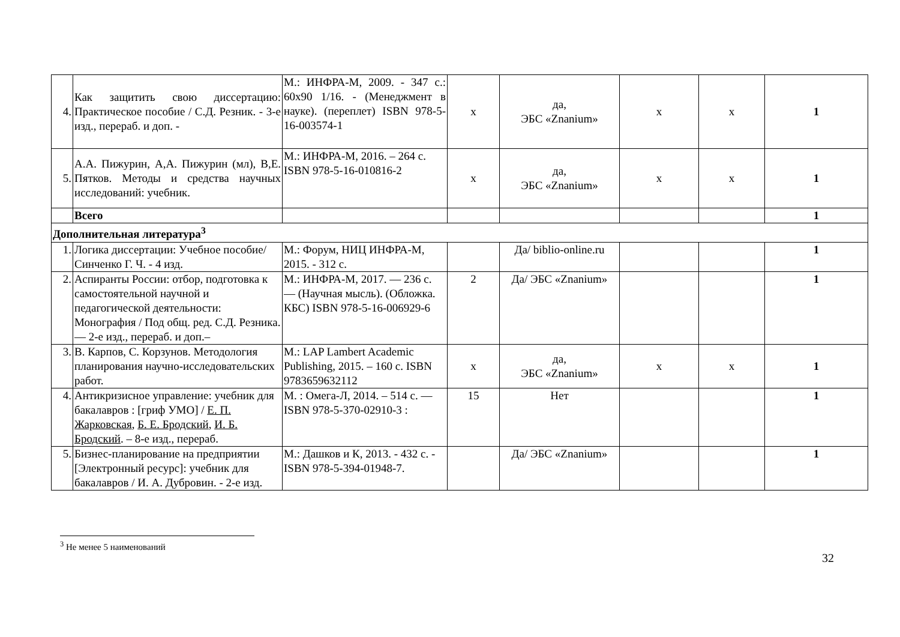| 4. | Как защитить свою диссертацию: Практическое пособие / С.Д. Резник. - 3-е изд., перераб. и доп. - | М.: ИНФРА-М, 2009. - 347 с.: 60x90 1/16. - (Менеджмент в науке). (переплет) ISBN 978-5-16-003574-1 | х | да, ЭБС «Znanium» | х | х | 1 |
| 5. | А.А. Пижурин, А,А. Пижурин (мл), В,Е. Пятков. Методы и средства научных исследований: учебник. | М.: ИНФРА-М, 2016. – 264 с. ISBN 978-5-16-010816-2 | х | да, ЭБС «Znanium» | х | х | 1 |
| | Всего | | | | | | 1 |
| Дополнительная литература<sup>3</sup> | | | | | | | |
| 1. | Логика диссертации: Учебное пособие/Синченко Г. Ч. - 4 изд. | М.: Форум, НИЦ ИНФРА-М, 2015. - 312 с. | | Да/ biblio-online.ru | | | 1 |
| 2. | Аспиранты России: отбор, подготовка к самостоятельной научной и педагогической деятельности: Монография / Под общ. ред. С.Д. Резника. — 2-е изд., перераб. и доп.– | М.: ИНФРА-М, 2017. — 236 с. — (Научная мысль). (Обложка. КБС) ISBN 978-5-16-006929-6 | 2 | Да/ ЭБС «Znanium» | | | 1 |
| 3. | В. Карпов, С. Корзунов. Методология планирования научно-исследовательских работ. | М.: LAP Lambert Academic Publishing, 2015. – 160 с. ISBN 9783659632112 | х | да, ЭБС «Znanium» | х | х | 1 |
| 4. | Антикризисное управление: учебник для бакалавров : [гриф УМО] / Е. П. Жарковская , Б. Е. Бродский , И. Б. Бродский . – 8-е изд., перераб. | М. : Омега-Л, 2014. – 514 с. — ISBN 978-5-370-02910-3 : | 15 | Нет | | | 1 |
| 5. | Бизнес-планирование на предприятии [Электронный ресурс]: учебник для бакалавров / И. А. Дубровин. - 2-е изд. | М.: Дашков и К, 2013. - 432 с. - ISBN 978-5-394-01948-7. | | Да/ ЭБС «Znanium» | | | 1 |
<sup>3</sup> Не менее 5 наименований
32